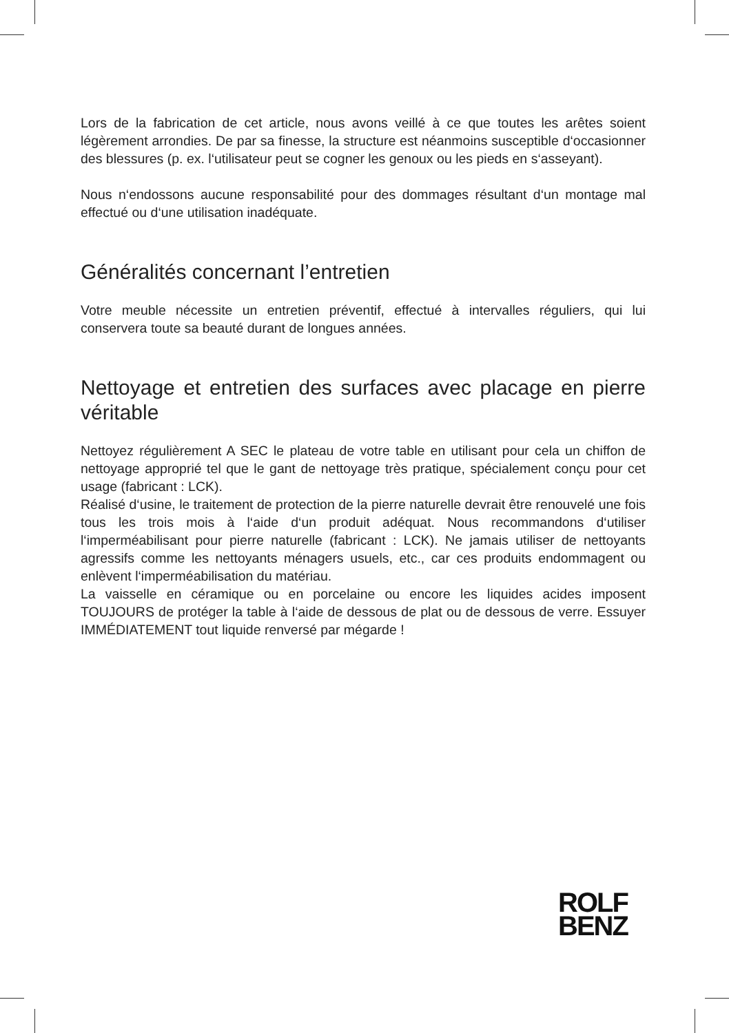Lors de la fabrication de cet article, nous avons veillé à ce que toutes les arêtes soient légèrement arrondies. De par sa finesse, la structure est néanmoins susceptible d‘occasionner des blessures (p. ex. l‘utilisateur peut se cogner les genoux ou les pieds en s‘asseyant).
Nous n‘endossons aucune responsabilité pour des dommages résultant d‘un montage mal effectué ou d‘une utilisation inadéquate.
Généralités concernant l’entretien
Votre meuble nécessite un entretien préventif, effectué à intervalles réguliers, qui lui conservera toute sa beauté durant de longues années.
Nettoyage et entretien des surfaces avec placage en pierre véritable
Nettoyez régulièrement A SEC le plateau de votre table en utilisant pour cela un chiffon de nettoyage approprié tel que le gant de nettoyage très pratique, spécialement conçu pour cet usage (fabricant : LCK).
Réalisé d‘usine, le traitement de protection de la pierre naturelle devrait être renouvelé une fois tous les trois mois à l‘aide d‘un produit adéquat. Nous recommandons d‘utiliser l‘imperméabilisant pour pierre naturelle (fabricant : LCK). Ne jamais utiliser de nettoyants agressifs comme les nettoyants ménagers usuels, etc., car ces produits endommagent ou enlèvent l‘imperméabilisation du matériau.
La vaisselle en céramique ou en porcelaine ou encore les liquides acides imposent TOUJOURS de protéger la table à l‘aide de dessous de plat ou de dessous de verre. Essuyer IMMÉDIATEMENT tout liquide renversé par mégarde !
ROLF
BENZ